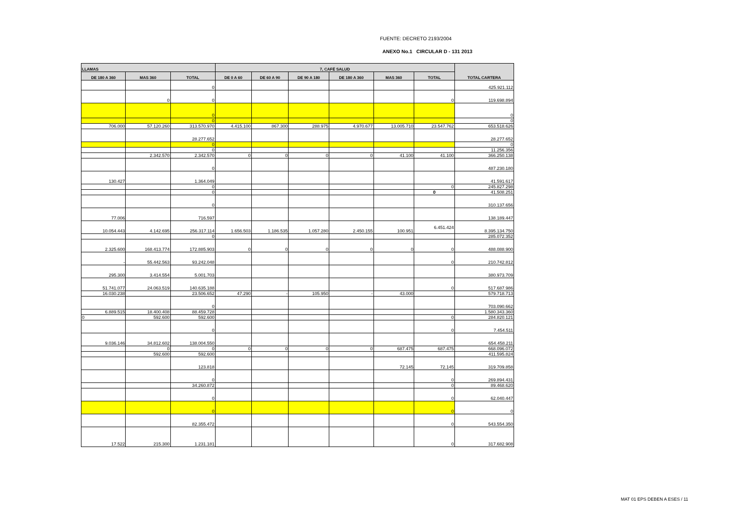FUENTE: DECRETO 2193/2004
ANEXO No.1 CIRCULAR D - 131 2013
| LLAMAS | | | 7, CAFÉ SALUD | | | | | | TOTAL CARTERA |
| --- | --- | --- | --- | --- | --- | --- | --- | --- | --- |
| DE 180 A 360 | MAS 360 | TOTAL | DE 0 A 60 | DE 60 A 90 | DE 90 A 180 | DE 180 A 360 | MAS 360 | TOTAL | |
| | | 0 | | | | | | | 425.921.112 |
| | 0 | 0 | | | | | | 0 | 119.698.894 |
| | | 0 | | | | | | | 0 |
| | | 0 | | | | | | | 0 |
| 706.000 | 57.120.260 | 313.570.970 | 4.415.100 | 867.300 | 288.975 | 4.970.677 | 13.005.710 | 23.547.762 | 653.518.626 |
| | | 28.277.652 | | | | | | | 28.277.652 |
| | | 0 | | | | | | | 0 |
| | | 0 | | | | | | | 11.256.356 |
| | 2.342.570 | 2.342.570 | 0 | 0 | 0 | 0 | 41.100 | 41.100 | 366.250.138 |
| | | 0 | | | | | | | 487.230.180 |
| 130.427 | | 1.364.049 | | | | | | | 41.591.617 |
| | | 0 | | | | | | 0 | 245.827.298 |
| | | 0 | | | | | | 0 | 41.508.251 |
| | | 0 | | | | | | | 310.137.656 |
| 77.006 | | 716.597 | | | | | | | 138.189.447 |
| 10.054.443 | 4.142.695 | 256.317.114 | 1.656.503 | 1.186.535 | 1.057.280 | 2.450.155 | 100.951 | 6.451.424 | 8.395.134.750 |
| | | 0 | | | | | | | 285.072.352 |
| 2.325.600 | 168.413.774 | 172.885.903 | 0 | 0 | 0 | 0 | 0 | 0 | 488.088.900 |
| - | 55.442.563 | 93.242.048 | | | | | | 0 | 210.742.812 |
| 295.300 | 3.414.554 | 5.001.703 | | | | | | | 380.973.709 |
| 51.741.077 | 24.063.519 | 140.635.188 | | | | | | 0 | 517.687.986 |
| 16.030.238 | | 23.506.652 | 47.290 | - | 105.950 | - | 43.000 | | 579.718.713 |
| | | 0 | | | | | | | 703.090.662 |
| 6.889.515 | 18.400.408 | 88.459.728 | | | | | | | 1.580.343.360 |
| 0 | 592.600 | 592.600 | | | | | | 0 | 284.820.121 |
| | | 0 | | | | | | 0 | 7.454.511 |
| 9.036.146 | 34.812.602 | 138.004.550 | | | | | | | 654.458.211 |
| | 0 | 0 | 0 | 0 | 0 | 0 | 687.475 | 687.475 | 668.096.072 |
| | 592.600 | 592.600 | | | | | | | 411.595.824 |
| | | 123.818 | | | | | 72.145 | 72.145 | 319.709.858 |
| | | 0 | | | | | | 0 | 269.894.431 |
| | | 34.260.872 | | | | | | 0 | 89.468.620 |
| | | 0 | | | | | | 0 | 62.040.447 |
| | | 0 | | | | | | 0 | 0 |
| | | 82.355.472 | | | | | | 0 | 543.554.350 |
| 17.522 | 215.300 | 1.231.181 | | | | | | 0 | 317.682.908 |
MAT 01 EPS DEBEN A ESES / 11